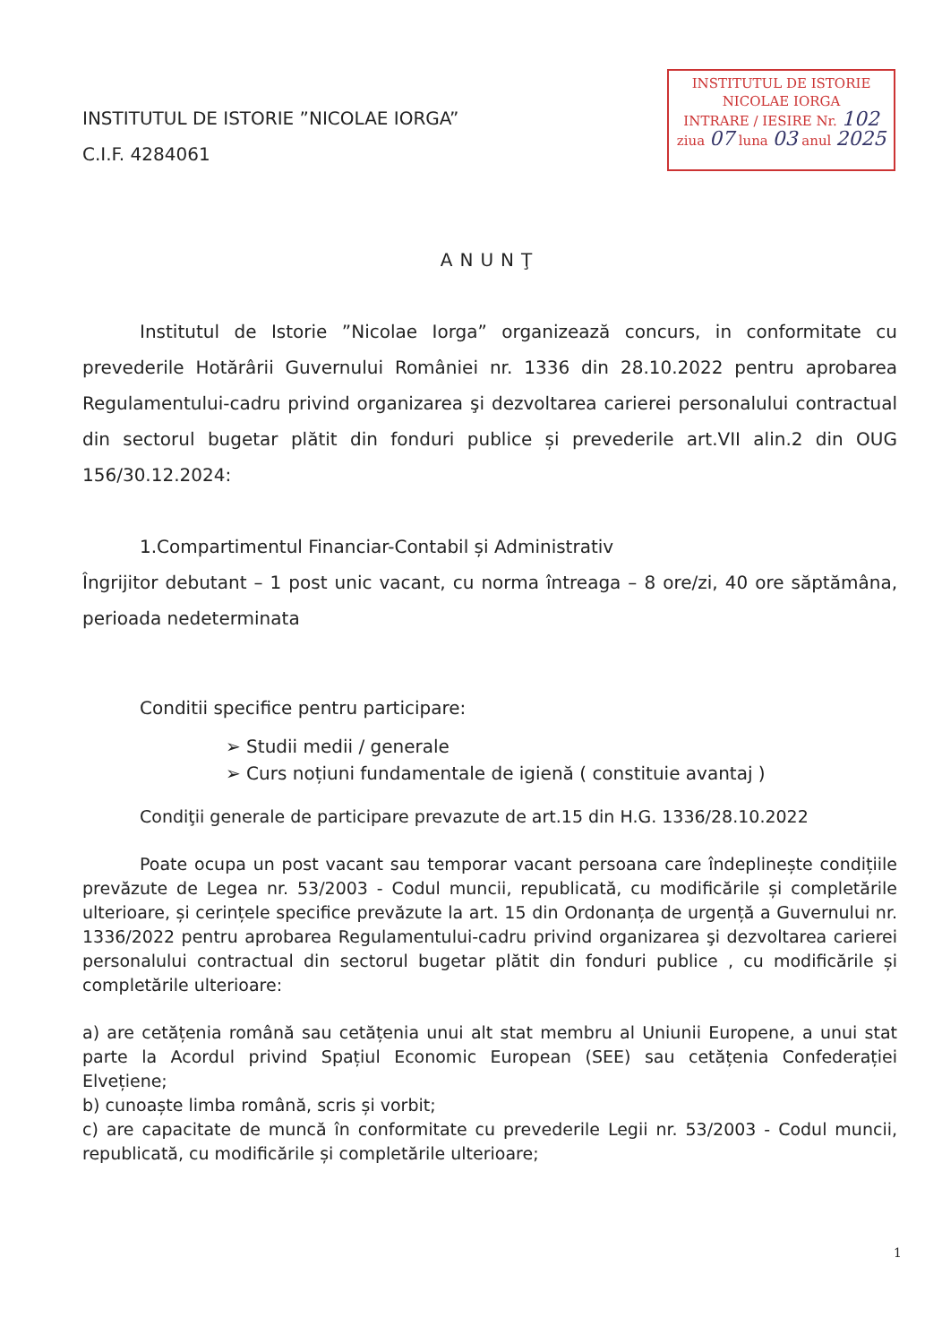INSTITUTUL DE ISTORIE ”NICOLAE IORGA”
C.I.F. 4284061
INSTITUTUL DE ISTORIE
NICOLAE IORGA
INTRARE / IESIRE Nr. 102
ziua 07 luna 03 anul 2025
ANUNŢ
Institutul de Istorie ”Nicolae Iorga” organizează concurs, in conformitate cu prevederile Hotărârii Guvernului României nr. 1336 din 28.10.2022 pentru aprobarea Regulamentului-cadru privind organizarea şi dezvoltarea carierei personalului contractual din sectorul bugetar plătit din fonduri publice și prevederile art.VII alin.2 din OUG 156/30.12.2024:
1.Compartimentul Financiar-Contabil și Administrativ
Îngrijitor debutant – 1 post unic vacant, cu norma întreaga – 8 ore/zi, 40 ore săptămâna, perioada nedeterminata
Conditii specifice pentru participare:
➢ Studii medii / generale
➢ Curs noțiuni fundamentale de igienă ( constituie avantaj )
Condiţii generale de participare prevazute de art.15 din H.G. 1336/28.10.2022
Poate ocupa un post vacant sau temporar vacant persoana care îndeplinește condițiile prevăzute de Legea nr. 53/2003 - Codul muncii, republicată, cu modificările și completările ulterioare, și cerințele specifice prevăzute la art. 15 din Ordonanța de urgență a Guvernului nr. 1336/2022 pentru aprobarea Regulamentului-cadru privind organizarea şi dezvoltarea carierei personalului contractual din sectorul bugetar plătit din fonduri publice , cu modificările și completările ulterioare:
a) are cetățenia română sau cetățenia unui alt stat membru al Uniunii Europene, a unui stat parte la Acordul privind Spațiul Economic European (SEE) sau cetățenia Confederației Elvețiene;
b) cunoaște limba română, scris și vorbit;
c) are capacitate de muncă în conformitate cu prevederile Legii nr. 53/2003 - Codul muncii, republicată, cu modificările și completările ulterioare;
1